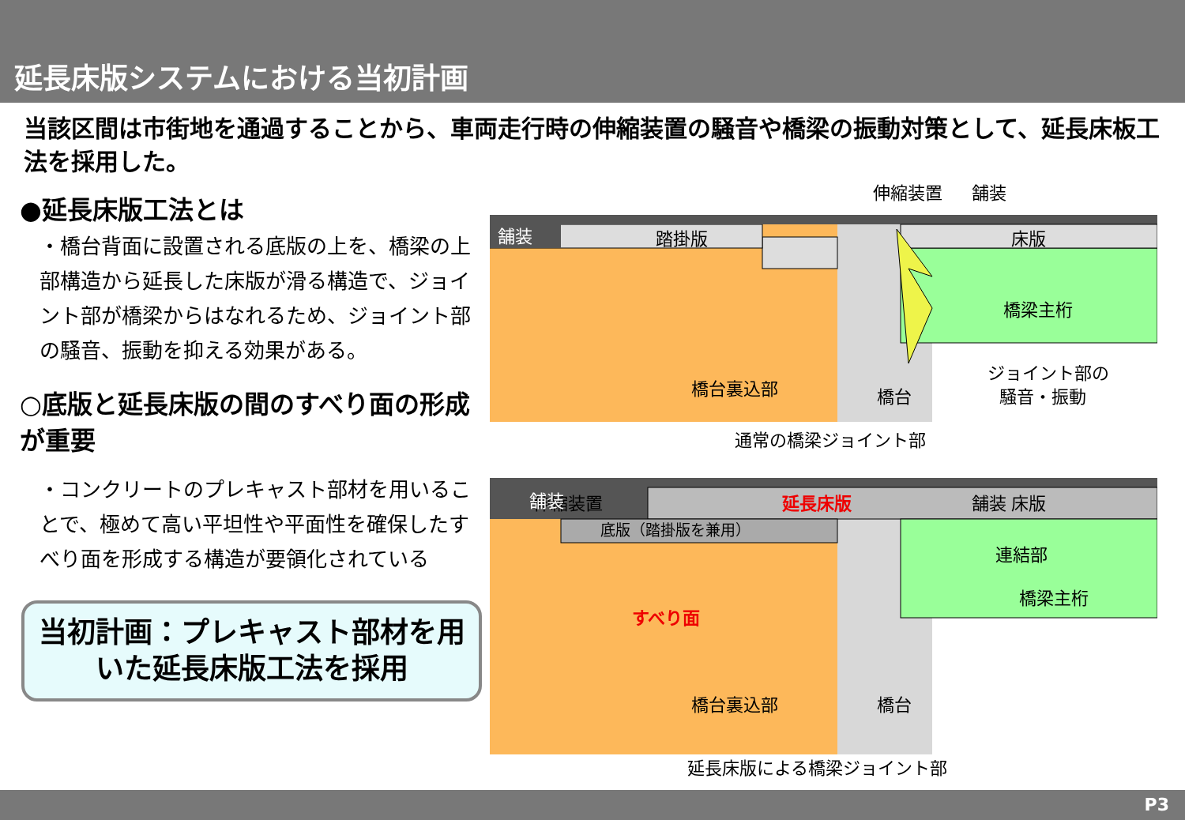延長床版システムにおける当初計画
当該区間は市街地を通過することから、車両走行時の伸縮装置の騒音や橋梁の振動対策として、延長床板工法を採用した。
●延長床版工法とは
・橋台背面に設置される底版の上を、橋梁の上部構造から延長した床版が滑る構造で、ジョイント部が橋梁からはなれるため、ジョイント部の騒音、振動を抑える効果がある。
○底版と延長床版の間のすべり面の形成が重要
・コンクリートのプレキャスト部材を用いることで、極めて高い平坦性や平面性を確保したすべり面を形成する構造が要領化されている
当初計画：プレキャスト部材を用いた延長床版工法を採用
舗装
踏掛版
床版
橋梁主桁
橋台裏込部
橋台
伸縮装置
舗装
ジョイント部の
騒音・振動
通常の橋梁ジョイント部
伸縮装置
舗装
舗装
延長床版
床版
底版（踏掛版を兼用）
連結部
橋梁主桁
すべり面
橋台裏込部
橋台
延長床版による橋梁ジョイント部
P3